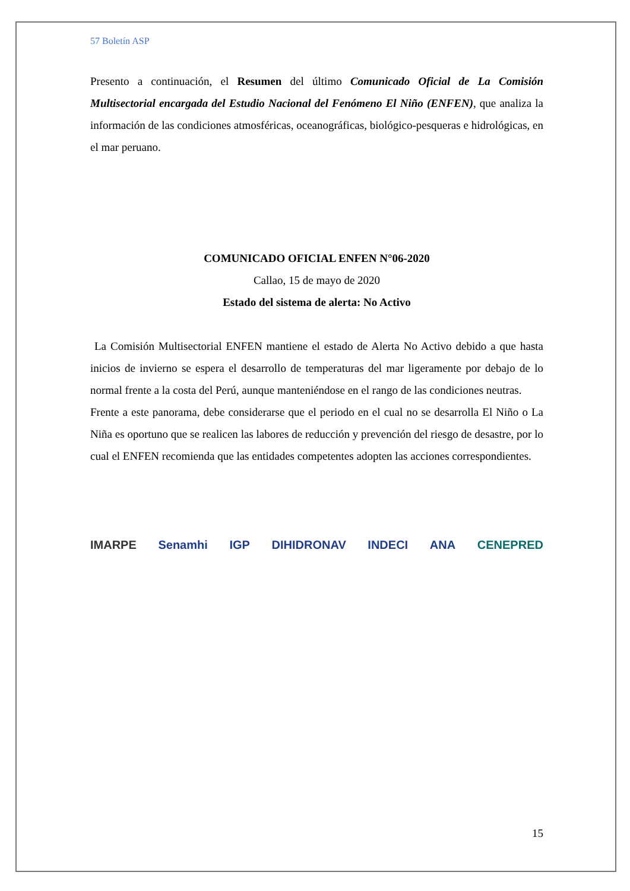57 Boletín ASP
Presento a continuación, el Resumen del último Comunicado Oficial de La Comisión Multisectorial encargada del Estudio Nacional del Fenómeno El Niño (ENFEN), que analiza la información de las condiciones atmosféricas, oceanográficas, biológico-pesqueras e hidrológicas, en el mar peruano.
COMUNICADO OFICIAL ENFEN N°06-2020
Callao, 15 de mayo de 2020
Estado del sistema de alerta: No Activo
La Comisión Multisectorial ENFEN mantiene el estado de Alerta No Activo debido a que hasta inicios de invierno se espera el desarrollo de temperaturas del mar ligeramente por debajo de lo normal frente a la costa del Perú, aunque manteniéndose en el rango de las condiciones neutras.
Frente a este panorama, debe considerarse que el periodo en el cual no se desarrolla El Niño o La Niña es oportuno que se realicen las labores de reducción y prevención del riesgo de desastre, por lo cual el ENFEN recomienda que las entidades competentes adopten las acciones correspondientes.
IMARPE Senamhi IGP DIHIDRONAV INDECI ANA CENEPRED
15